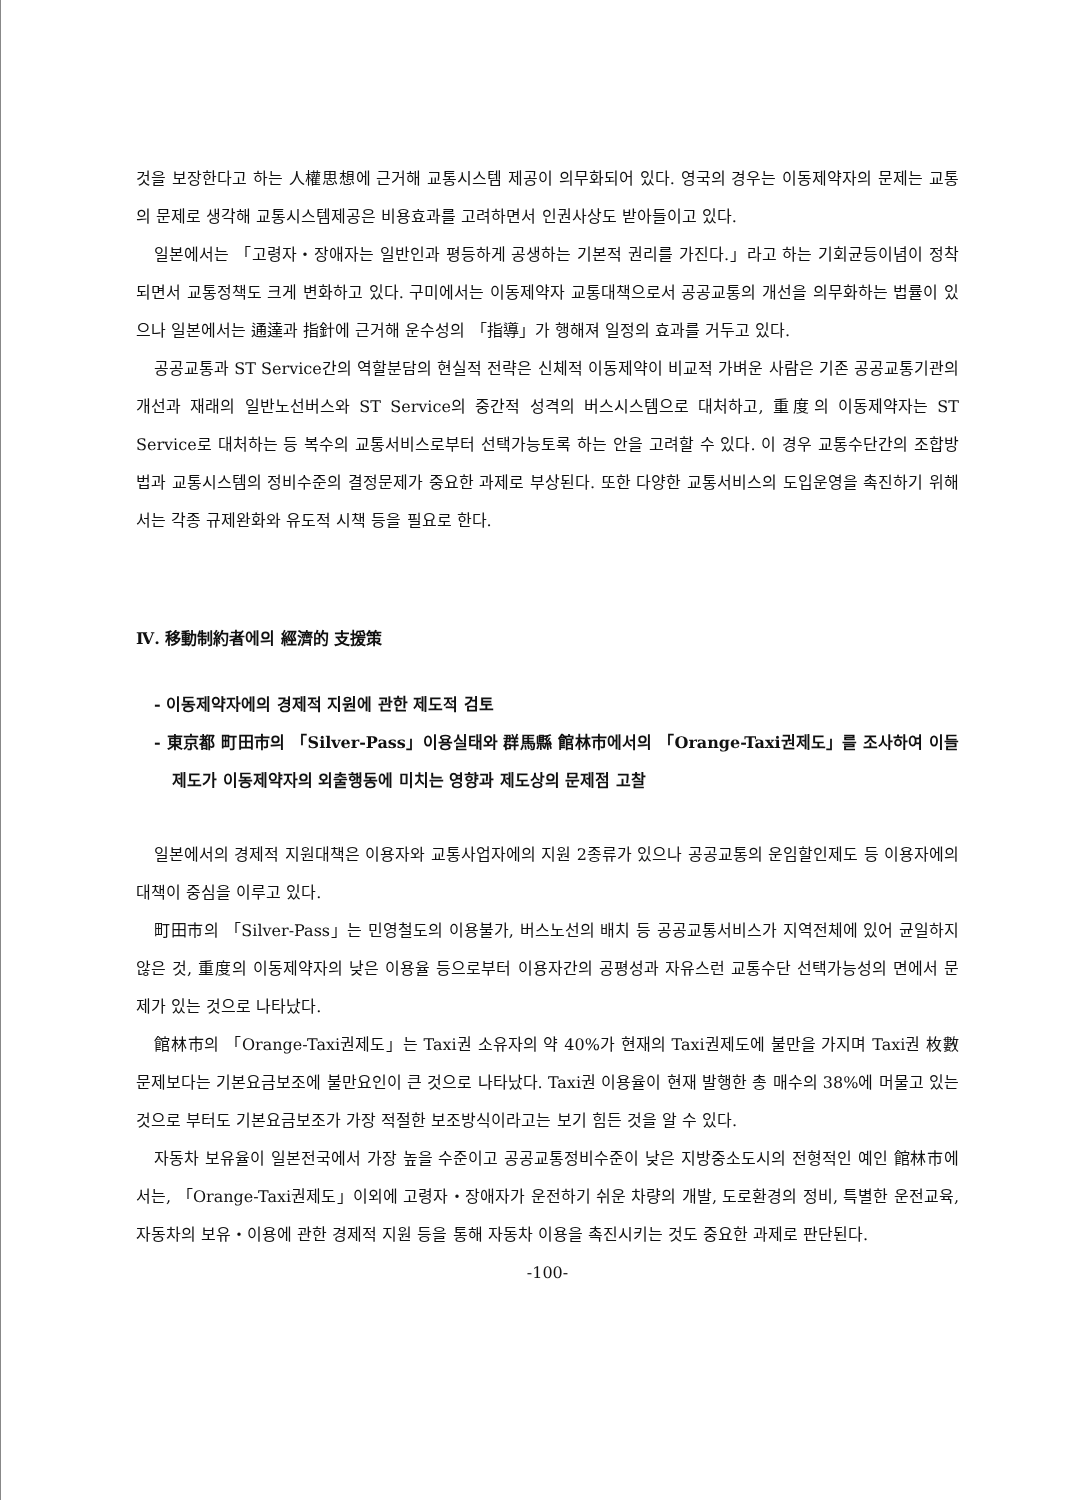것을 보장한다고 하는 人權思想에 근거해 교통시스템 제공이 의무화되어 있다. 영국의 경우는 이동제약자의 문제는 교통의 문제로 생각해 교통시스템제공은 비용효과를 고려하면서 인권사상도 받아들이고 있다.
일본에서는 「고령자・장애자는 일반인과 평등하게 공생하는 기본적 권리를 가진다.」라고 하는 기회균등이념이 정착되면서 교통정책도 크게 변화하고 있다. 구미에서는 이동제약자 교통대책으로서 공공교통의 개선을 의무화하는 법률이 있으나 일본에서는 通達과 指針에 근거해 운수성의 「指導」가 행해져 일정의 효과를 거두고 있다.
공공교통과 ST Service간의 역할분담의 현실적 전략은 신체적 이동제약이 비교적 가벼운 사람은 기존 공공교통기관의 개선과 재래의 일반노선버스와 ST Service의 중간적 성격의 버스시스템으로 대처하고, 重度의 이동제약자는 ST Service로 대처하는 등 복수의 교통서비스로부터 선택가능토록 하는 안을 고려할 수 있다. 이 경우 교통수단간의 조합방법과 교통시스템의 정비수준의 결정문제가 중요한 과제로 부상된다. 또한 다양한 교통서비스의 도입운영을 촉진하기 위해서는 각종 규제완화와 유도적 시책 등을 필요로 한다.
Ⅳ. 移動制約者에의 經濟的 支援策
- 이동제약자에의 경제적 지원에 관한 제도적 검토
- 東京都 町田市의 「Silver-Pass」이용실태와 群馬縣 館林市에서의 「Orange-Taxi권제도」를 조사하여 이들 제도가 이동제약자의 외출행동에 미치는 영향과 제도상의 문제점 고찰
일본에서의 경제적 지원대책은 이용자와 교통사업자에의 지원 2종류가 있으나 공공교통의 운임할인제도 등 이용자에의 대책이 중심을 이루고 있다.
町田市의 「Silver-Pass」는 민영철도의 이용불가, 버스노선의 배치 등 공공교통서비스가 지역전체에 있어 균일하지 않은 것, 重度의 이동제약자의 낮은 이용율 등으로부터 이용자간의 공평성과 자유스런 교통수단 선택가능성의 면에서 문제가 있는 것으로 나타났다.
館林市의 「Orange-Taxi권제도」는 Taxi권 소유자의 약 40%가 현재의 Taxi권제도에 불만을 가지며 Taxi권 枚數문제보다는 기본요금보조에 불만요인이 큰 것으로 나타났다. Taxi권 이용율이 현재 발행한 총 매수의 38%에 머물고 있는 것으로 부터도 기본요금보조가 가장 적절한 보조방식이라고는 보기 힘든 것을 알 수 있다.
자동차 보유율이 일본전국에서 가장 높을 수준이고 공공교통정비수준이 낮은 지방중소도시의 전형적인 예인 館林市에서는, 「Orange-Taxi권제도」이외에 고령자・장애자가 운전하기 쉬운 차량의 개발, 도로환경의 정비, 특별한 운전교육, 자동차의 보유・이용에 관한 경제적 지원 등을 통해 자동차 이용을 촉진시키는 것도 중요한 과제로 판단된다.
-100-